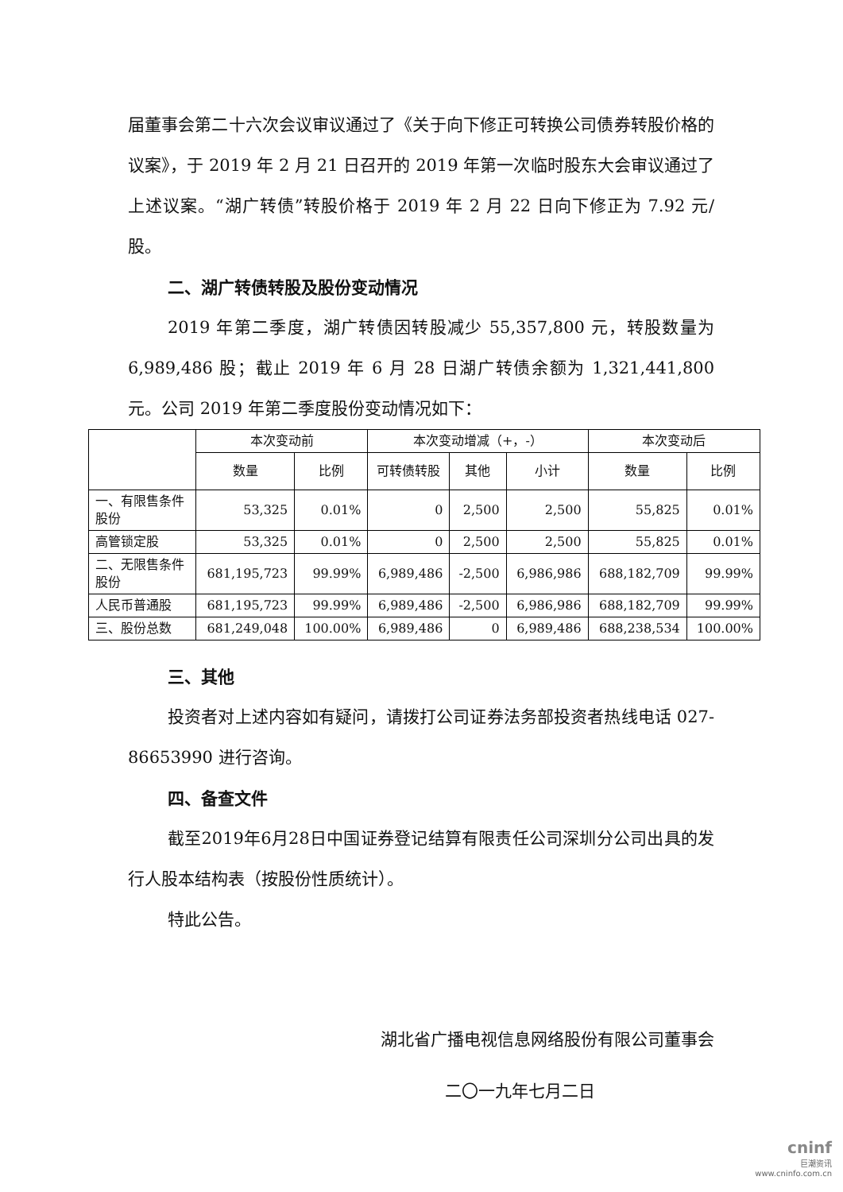届董事会第二十六次会议审议通过了《关于向下修正可转换公司债券转股价格的议案》，于 2019 年 2 月 21 日召开的 2019 年第一次临时股东大会审议通过了上述议案。“湖广转债”转股价格于 2019 年 2 月 22 日向下修正为 7.92 元/股。
二、湖广转债转股及股份变动情况
2019 年第二季度，湖广转债因转股减少 55,357,800 元，转股数量为 6,989,486 股；截止 2019 年 6 月 28 日湖广转债余额为 1,321,441,800 元。公司 2019 年第二季度股份变动情况如下：
| | 本次变动前 | | 本次变动增减（+，-） | | | 本次变动后 | |
| --- | --- | --- | --- | --- | --- | --- | --- |
| | 数量 | 比例 | 可转债转股 | 其他 | 小计 | 数量 | 比例 |
| 一、有限售条件股份 | 53,325 | 0.01% | 0 | 2,500 | 2,500 | 55,825 | 0.01% |
| 高管锁定股 | 53,325 | 0.01% | 0 | 2,500 | 2,500 | 55,825 | 0.01% |
| 二、无限售条件股份 | 681,195,723 | 99.99% | 6,989,486 | -2,500 | 6,986,986 | 688,182,709 | 99.99% |
| 人民币普通股 | 681,195,723 | 99.99% | 6,989,486 | -2,500 | 6,986,986 | 688,182,709 | 99.99% |
| 三、股份总数 | 681,249,048 | 100.00% | 6,989,486 | 0 | 6,989,486 | 688,238,534 | 100.00% |
三、其他
投资者对上述内容如有疑问，请拨打公司证券法务部投资者热线电话 027-86653990 进行咨询。
四、备查文件
截至2019年6月28日中国证券登记结算有限责任公司深圳分公司出具的发行人股本结构表（按股份性质统计）。
特此公告。
湖北省广播电视信息网络股份有限公司董事会
二〇一九年七月二日
cninf
巨潮资讯
www.cninfo.com.cn